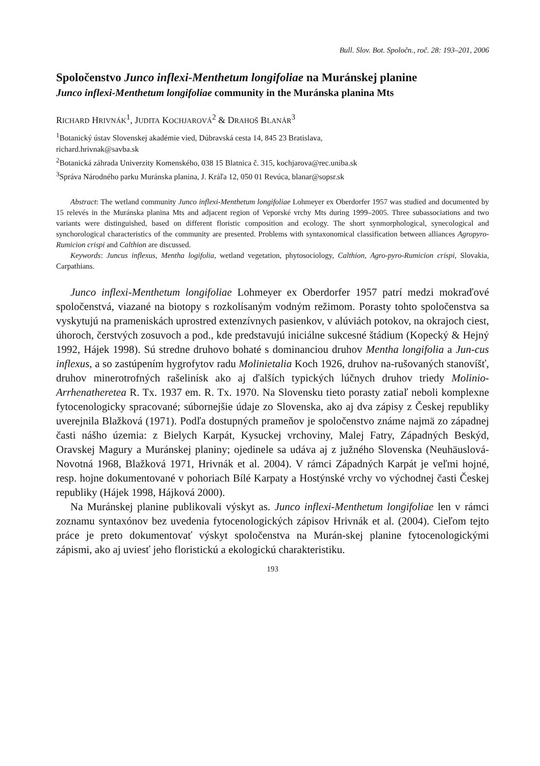Bull. Slov. Bot. Spoločn., roč. 28: 193–201, 2006
Spoločenstvo Junco inflexi-Menthetum longifoliae na Muránskej planine
Junco inflexi-Menthetum longifoliae community in the Muránska planina Mts
RICHARD HRIVNÁK<sup>1</sup>, JUDITA KOCHJAROVÁ<sup>2</sup> & DRAHOŠ BLANÁR<sup>3</sup>
<sup>1</sup> Botanický ústav Slovenskej akadémie vied, Dúbravská cesta 14, 845 23 Bratislava,
richard.hrivnak@savba.sk
<sup>2</sup> Botanická záhrada Univerzity Komenského, 038 15 Blatnica č. 315, kochjarova@rec.uniba.sk
<sup>3</sup> Správa Národného parku Muránska planina, J. Kráľa 12, 050 01 Revúca, blanar@sopsr.sk
Abstract: The wetland community Junco inflexi-Menthetum longifoliae Lohmeyer ex Oberdorfer 1957 was studied and documented by 15 relevés in the Muránska planina Mts and adjacent region of Veporské vrchy Mts during 1999–2005. Three subassociations and two variants were distinguished, based on different floristic composition and ecology. The short synmorphological, synecological and synchorological characteristics of the community are presented. Problems with syntaxonomical classification between alliances Agropyro-Rumicion crispi and Calthion are discussed.
Keywords: Juncus inflexus, Mentha logifolia, wetland vegetation, phytosociology, Calthion, Agro-pyro-Rumicion crispi, Slovakia, Carpathians.
Junco inflexi-Menthetum longifoliae Lohmeyer ex Oberdorfer 1957 patrí medzi mokraďové spoločenstvá, viazané na biotopy s rozkolísaným vodným režimom. Porasty tohto spoločenstva sa vyskytujú na prameniskách uprostred extenzívnych pasienkov, v alúviách potokov, na okrajoch ciest, úhoroch, čerstvých zosuvoch a pod., kde predstavujú iniciálne sukcesné štádium (Kopecký & Hejný 1992, Hájek 1998). Sú stredne druhovo bohaté s dominanciou druhov Mentha longifolia a Jun-cus inflexus, a so zastúpením hygrofytov radu Molinietalia Koch 1926, druhov na-rušovaných stanovíšť, druhov minerotrofných rašelinísk ako aj ďalších typických lúčnych druhov triedy Molinio-Arrhenatheretea R. Tx. 1937 em. R. Tx. 1970. Na Slovensku tieto porasty zatiaľ neboli komplexne fytocenologicky spracované; súbornejšie údaje zo Slovenska, ako aj dva zápisy z Českej republiky uverejnila Blažková (1971). Podľa dostupných prameňov je spoločenstvo známe najmä zo západnej časti nášho územia: z Bielych Karpát, Kysuckej vrchoviny, Malej Fatry, Západných Beskýd, Oravskej Magury a Muránskej planiny; ojedinele sa udáva aj z južného Slovenska (Neuhäuslová-Novotná 1968, Blažková 1971, Hrivnák et al. 2004). V rámci Západných Karpát je veľmi hojné, resp. hojne dokumentované v pohoriach Bílé Karpaty a Hostýnské vrchy vo východnej časti Českej republiky (Hájek 1998, Hájková 2000).
Na Muránskej planine publikovali výskyt as. Junco inflexi-Menthetum longifoliae len v rámci zoznamu syntaxónov bez uvedenia fytocenologických zápisov Hrivnák et al. (2004). Cieľom tejto práce je preto dokumentovať výskyt spoločenstva na Murán-skej planine fytocenologickými zápismi, ako aj uviesť jeho floristickú a ekologickú charakteristiku.
193